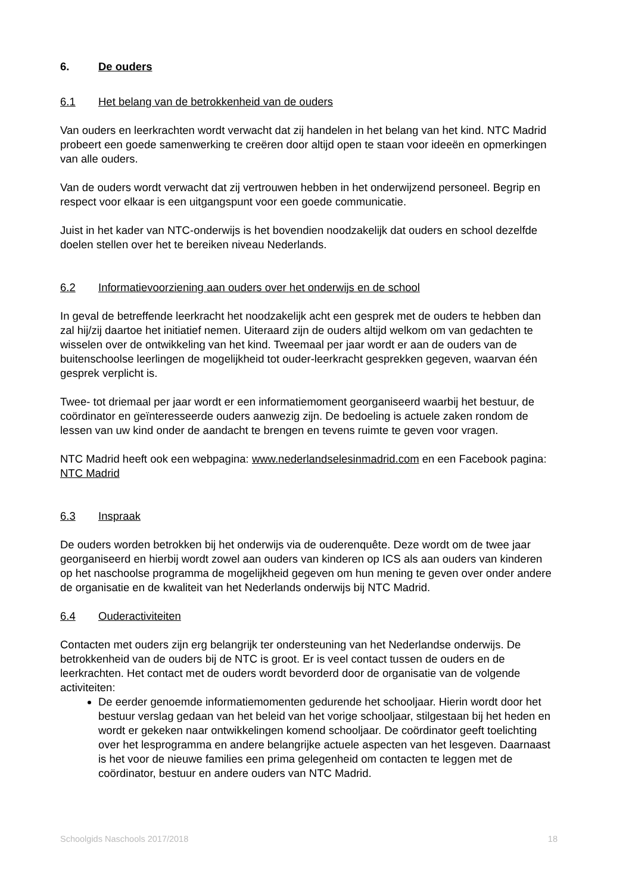6. De ouders
6.1 Het belang van de betrokkenheid van de ouders
Van ouders en leerkrachten wordt verwacht dat zij handelen in het belang van het kind. NTC Madrid probeert een goede samenwerking te creëren door altijd open te staan voor ideeën en opmerkingen van alle ouders.
Van de ouders wordt verwacht dat zij vertrouwen hebben in het onderwijzend personeel. Begrip en respect voor elkaar is een uitgangspunt voor een goede communicatie.
Juist in het kader van NTC-onderwijs is het bovendien noodzakelijk dat ouders en school dezelfde doelen stellen over het te bereiken niveau Nederlands.
6.2 Informatievoorziening aan ouders over het onderwijs en de school
In geval de betreffende leerkracht het noodzakelijk acht een gesprek met de ouders te hebben dan zal hij/zij daartoe het initiatief nemen. Uiteraard zijn de ouders altijd welkom om van gedachten te wisselen over de ontwikkeling van het kind. Tweemaal per jaar wordt er aan de ouders van de buitenschoolse leerlingen de mogelijkheid tot ouder-leerkracht gesprekken gegeven, waarvan één gesprek verplicht is.
Twee- tot driemaal per jaar wordt er een informatiemoment georganiseerd waarbij het bestuur, de coördinator en geïnteresseerde ouders aanwezig zijn. De bedoeling is actuele zaken rondom de lessen van uw kind onder de aandacht te brengen en tevens ruimte te geven voor vragen.
NTC Madrid heeft ook een webpagina: www.nederlandselesinmadrid.com en een Facebook pagina: NTC Madrid
6.3 Inspraak
De ouders worden betrokken bij het onderwijs via de ouderenquête. Deze wordt om de twee jaar georganiseerd en hierbij wordt zowel aan ouders van kinderen op ICS als aan ouders van kinderen op het naschoolse programma de mogelijkheid gegeven om hun mening te geven over onder andere de organisatie en de kwaliteit van het Nederlands onderwijs bij NTC Madrid.
6.4 Ouderactiviteiten
Contacten met ouders zijn erg belangrijk ter ondersteuning van het Nederlandse onderwijs. De betrokkenheid van de ouders bij de NTC is groot. Er is veel contact tussen de ouders en de leerkrachten. Het contact met de ouders wordt bevorderd door de organisatie van de volgende activiteiten:
De eerder genoemde informatiemomenten gedurende het schooljaar. Hierin wordt door het bestuur verslag gedaan van het beleid van het vorige schooljaar, stilgestaan bij het heden en wordt er gekeken naar ontwikkelingen komend schooljaar. De coördinator geeft toelichting over het lesprogramma en andere belangrijke actuele aspecten van het lesgeven. Daarnaast is het voor de nieuwe families een prima gelegenheid om contacten te leggen met de coördinator, bestuur en andere ouders van NTC Madrid.
Schoolgids Naschools 2017/2018 18